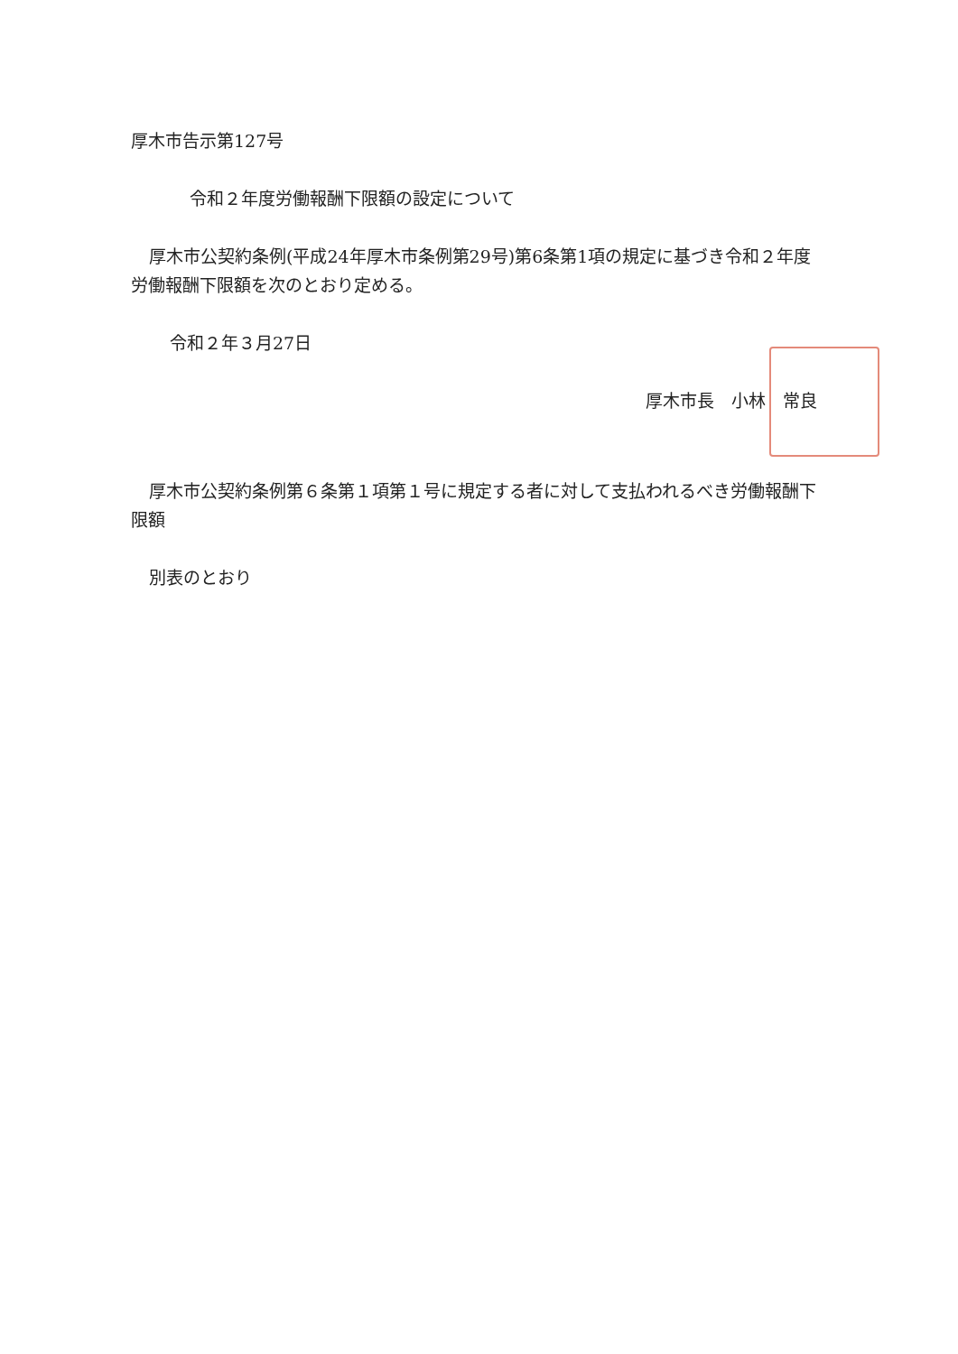厚木市告示第127号
令和２年度労働報酬下限額の設定について
厚木市公契約条例(平成24年厚木市条例第29号)第6条第1項の規定に基づき令和２年度労働報酬下限額を次のとおり定める。
令和２年３月27日
厚木市長　小林　常良
厚木市公契約条例第６条第１項第１号に規定する者に対して支払われるべき労働報酬下限額
別表のとおり